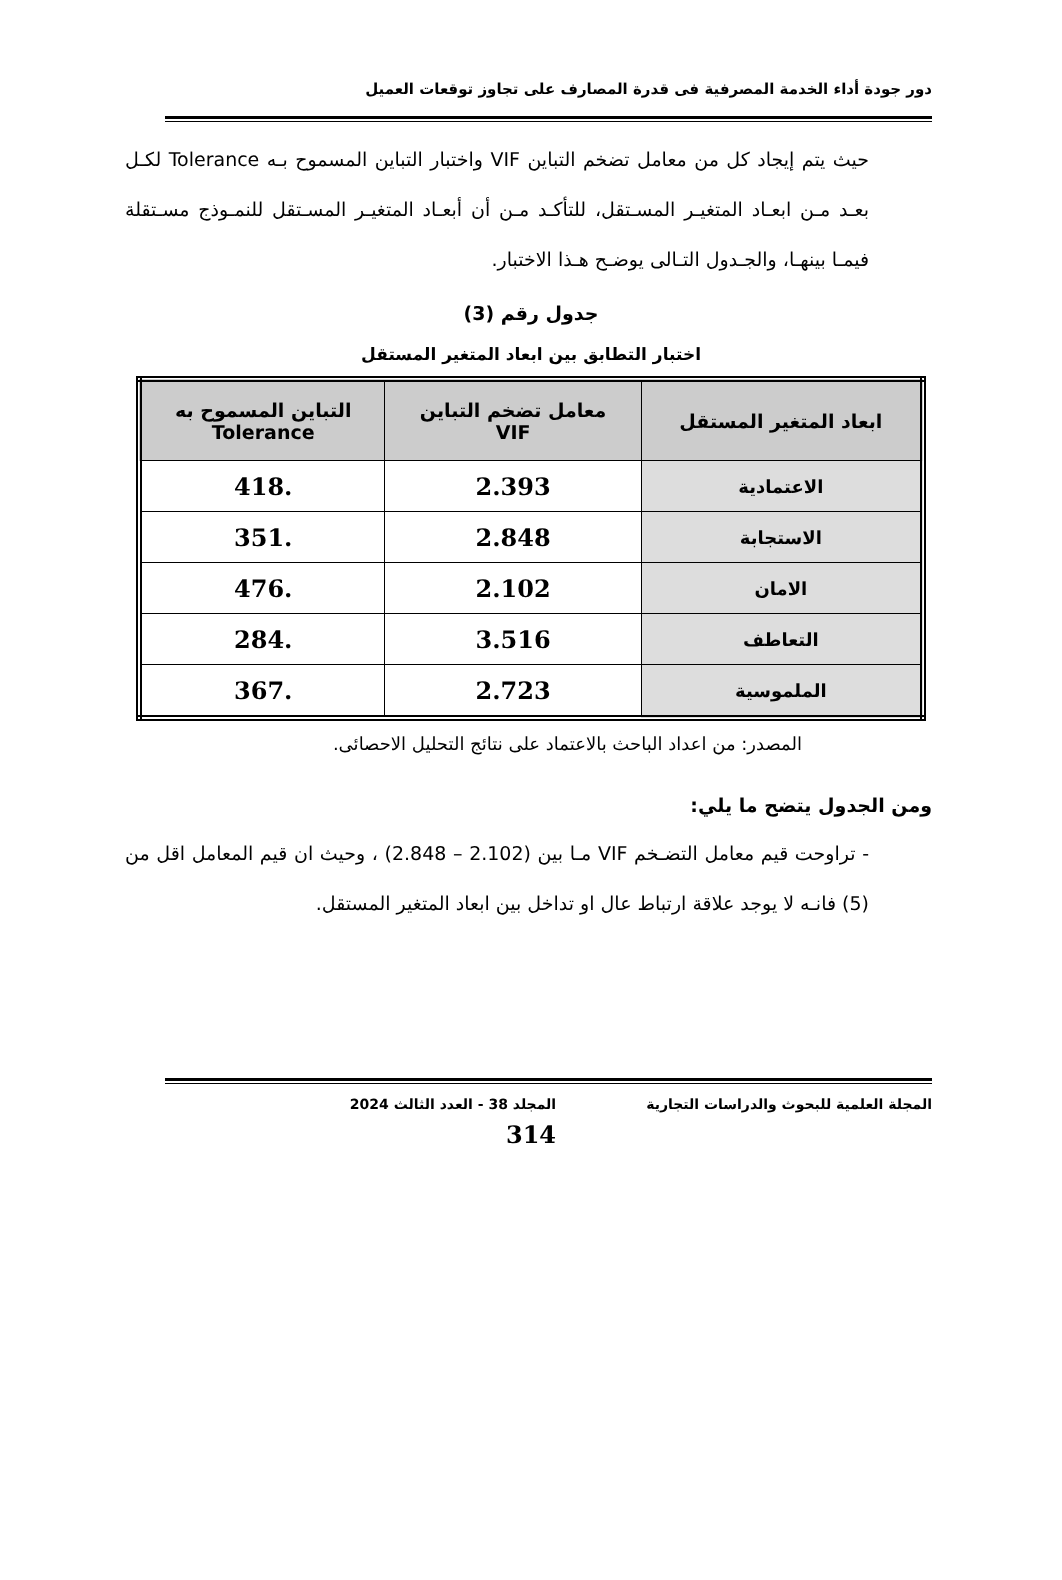دور جودة أداء الخدمة المصرفية فى قدرة المصارف على تجاوز توقعات العميل
حيث يتم إيجاد كل من معامل تضخم التباين VIF واختبار التباين المسموح بـه Tolerance لكـل بعـد مـن ابعـاد المتغيـر المسـتقل، للتأكـد مـن أن أبعـاد المتغيـر المسـتقل للنمـوذج مسـتقلة فيمـا بينهـا، والجـدول التـالى يوضـح هـذا الاختبار.
جدول رقم (3)
اختبار التطابق بين ابعاد المتغير المستقل
| ابعاد المتغير المستقل | معامل تضخم التباين VIF | التباين المسموح به Tolerance |
| --- | --- | --- |
| الاعتمادية | 2.393 | .418 |
| الاستجابة | 2.848 | .351 |
| الامان | 2.102 | .476 |
| التعاطف | 3.516 | .284 |
| الملموسية | 2.723 | .367 |
المصدر: من اعداد الباحث بالاعتماد على نتائج التحليل الاحصائى.
ومن الجدول يتضح ما يلي:
- تراوحت قيم معامل التضـخم VIF مـا بين (2.102 – 2.848) ، وحيث ان قيم المعامل اقل من (5) فانـه لا يوجد علاقة ارتباط عال او تداخل بين ابعاد المتغير المستقل.
المجلة العلمية للبحوث والدراسات التجارية المجلد 38 - العدد الثالث 2024
314